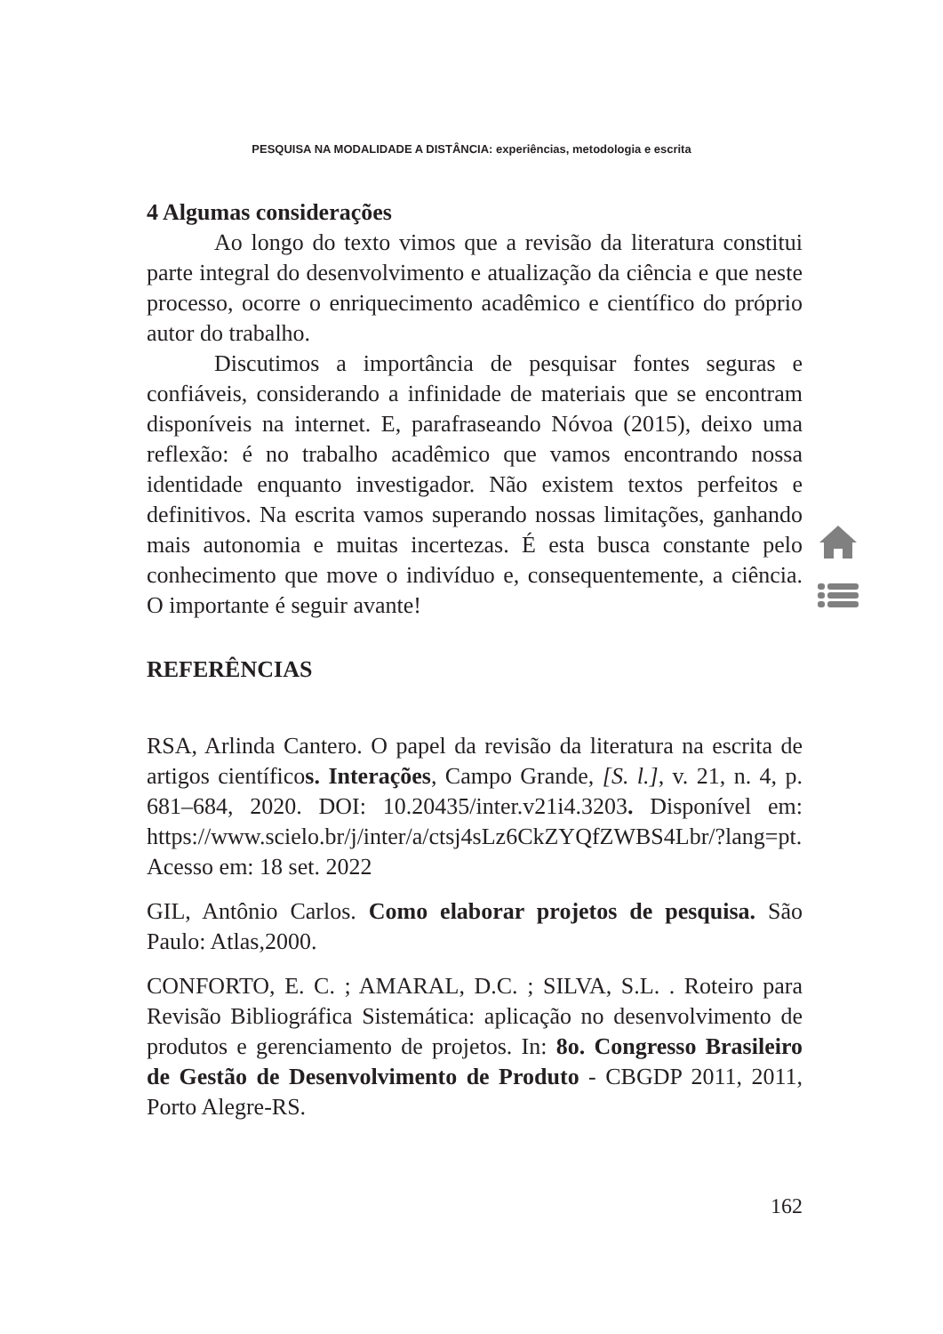PESQUISA NA MODALIDADE A DISTÂNCIA: experiências, metodologia e escrita
4 Algumas considerações
Ao longo do texto vimos que a revisão da literatura constitui parte integral do desenvolvimento e atualização da ciência e que neste processo, ocorre o enriquecimento acadêmico e científico do próprio autor do trabalho.
Discutimos a importância de pesquisar fontes seguras e confiáveis, considerando a infinidade de materiais que se encontram disponíveis na internet. E, parafraseando Nóvoa (2015), deixo uma reflexão: é no trabalho acadêmico que vamos encontrando nossa identidade enquanto investigador. Não existem textos perfeitos e definitivos. Na escrita vamos superando nossas limitações, ganhando mais autonomia e muitas incertezas. É esta busca constante pelo conhecimento que move o indivíduo e, consequentemente, a ciência. O importante é seguir avante!
REFERÊNCIAS
RSA, Arlinda Cantero. O papel da revisão da literatura na escrita de artigos científicos. Interações, Campo Grande, [S. l.], v. 21, n. 4, p. 681–684, 2020. DOI: 10.20435/inter.v21i4.3203. Disponível em: https://www.scielo.br/j/inter/a/ctsj4sLz6CkZYQfZWBS4Lbr/?lang=pt. Acesso em: 18 set. 2022
GIL, Antônio Carlos. Como elaborar projetos de pesquisa. São Paulo: Atlas,2000.
CONFORTO, E. C. ; AMARAL, D.C. ; SILVA, S.L. . Roteiro para Revisão Bibliográfica Sistemática: aplicação no desenvolvimento de produtos e gerenciamento de projetos. In: 8o. Congresso Brasileiro de Gestão de Desenvolvimento de Produto - CBGDP 2011, 2011, Porto Alegre-RS.
162